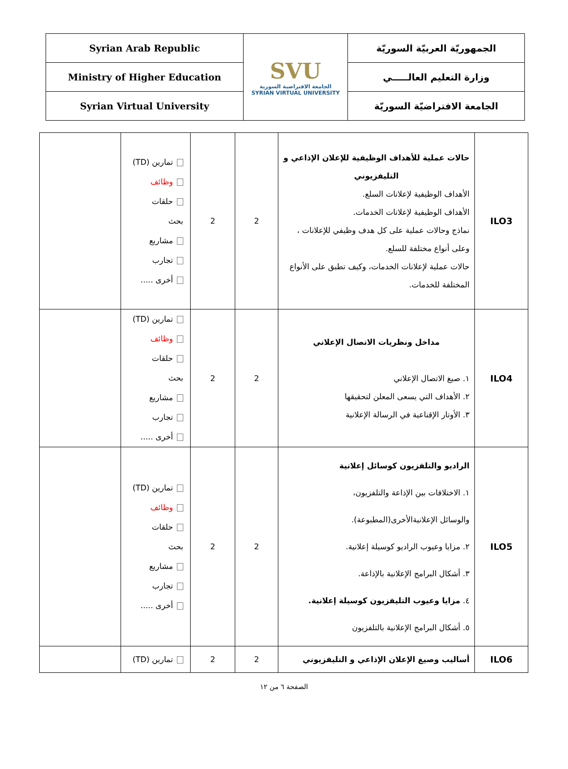| Syrian Arab Republic | SVU الجامعة الافتراضية السورية SYRIAN VIRTUAL UNIVERSITY | الجمهوريّة العربيّة السوريّة |
| Ministry of Higher Education | | وزارة التعليم العالـــــي |
| Syrian Virtual University | | الجامعة الافتراضيّة السوريّة |
| ILO3 | حالات عملية للأهداف الوظيفية للإعلان الإذاعي و التليفزيوني الأهداف الوظيفية لإعلانات السلع. الأهداف الوظيفية لإعلانات الخدمات. نماذج وحالات عملية على كل هدف وظيفي للإعلانات ، وعلى أنواع مختلفة للسلع. حالات عملية لإعلانات الخدمات، وكيف تطبق على الأنواع المختلفة للخدمات. | 2 | 2 | تمارين (TD) وظائف حلقات بحث مشاريع تجارب أخرى ..... | |
| ILO4 | مداخل ونظريات الاتصال الإعلاني ١. صيغ الاتصال الإعلاني ٢. الأهداف التي يسعى المعلن لتحقيقها ٣. الأوتار الإقناعية في الرسالة الإعلانية | 2 | 2 | تمارين (TD) وظائف حلقات بحث مشاريع تجارب أخرى ..... | |
| ILO5 | الراديو والتلفزيون كوسائل إعلانية ١. الاختلافات بين الإذاعة والتلفزيون، والوسائل الإعلانيةالأخرى(المطبوعة). ٢. مزايا وعيوب الراديو كوسيلة إعلانية. ٣. أشكال البرامج الإعلانية بالإذاعة. ٤. مزايا وعيوب التليفزيون كوسيلة إعلانية. ٥. أشكال البرامج الإعلانية بالتلفزيون | 2 | 2 | تمارين (TD) وظائف حلقات بحث مشاريع تجارب أخرى ..... | |
| ILO6 | أساليب وصيغ الإعلان الإذاعي و التليفزيوني | 2 | 2 | تمارين (TD) | |
الصفحة ٦ من ١٢